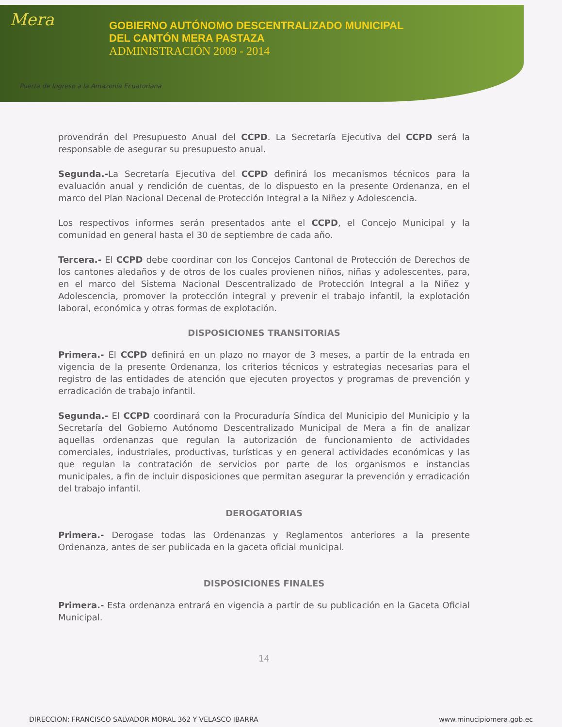Mera
GOBIERNO AUTÓNOMO DESCENTRALIZADO MUNICIPAL
DEL CANTÓN MERA PASTAZA
ADMINISTRACIÓN 2009 - 2014
Puerta de Ingreso a la Amazonía Ecuatoriana
provendrán del Presupuesto Anual del CCPD. La Secretaría Ejecutiva del CCPD será la responsable de asegurar su presupuesto anual.
Segunda.-La Secretaría Ejecutiva del CCPD definirá los mecanismos técnicos para la evaluación anual y rendición de cuentas, de lo dispuesto en la presente Ordenanza, en el marco del Plan Nacional Decenal de Protección Integral a la Niñez y Adolescencia.
Los respectivos informes serán presentados ante el CCPD, el Concejo Municipal y la comunidad en general hasta el 30 de septiembre de cada año.
Tercera.- El CCPD debe coordinar con los Concejos Cantonal de Protección de Derechos de los cantones aledaños y de otros de los cuales provienen niños, niñas y adolescentes, para, en el marco del Sistema Nacional Descentralizado de Protección Integral a la Niñez y Adolescencia, promover la protección integral y prevenir el trabajo infantil, la explotación laboral, económica y otras formas de explotación.
DISPOSICIONES TRANSITORIAS
Primera.- El CCPD definirá en un plazo no mayor de 3 meses, a partir de la entrada en vigencia de la presente Ordenanza, los criterios técnicos y estrategias necesarias para el registro de las entidades de atención que ejecuten proyectos y programas de prevención y erradicación de trabajo infantil.
Segunda.- El CCPD coordinará con la Procuraduría Síndica del Municipio del Municipio y la Secretaría del Gobierno Autónomo Descentralizado Municipal de Mera a fin de analizar aquellas ordenanzas que regulan la autorización de funcionamiento de actividades comerciales, industriales, productivas, turísticas y en general actividades económicas y las que regulan la contratación de servicios por parte de los organismos e instancias municipales, a fin de incluir disposiciones que permitan asegurar la prevención y erradicación del trabajo infantil.
DEROGATORIAS
Primera.- Derogase todas las Ordenanzas y Reglamentos anteriores a la presente Ordenanza, antes de ser publicada en la gaceta oficial municipal.
DISPOSICIONES FINALES
Primera.- Esta ordenanza entrará en vigencia a partir de su publicación en la Gaceta Oficial Municipal.
14
DIRECCION: FRANCISCO SALVADOR MORAL 362 Y VELASCO IBARRA www.minucipiomera.gob.ec